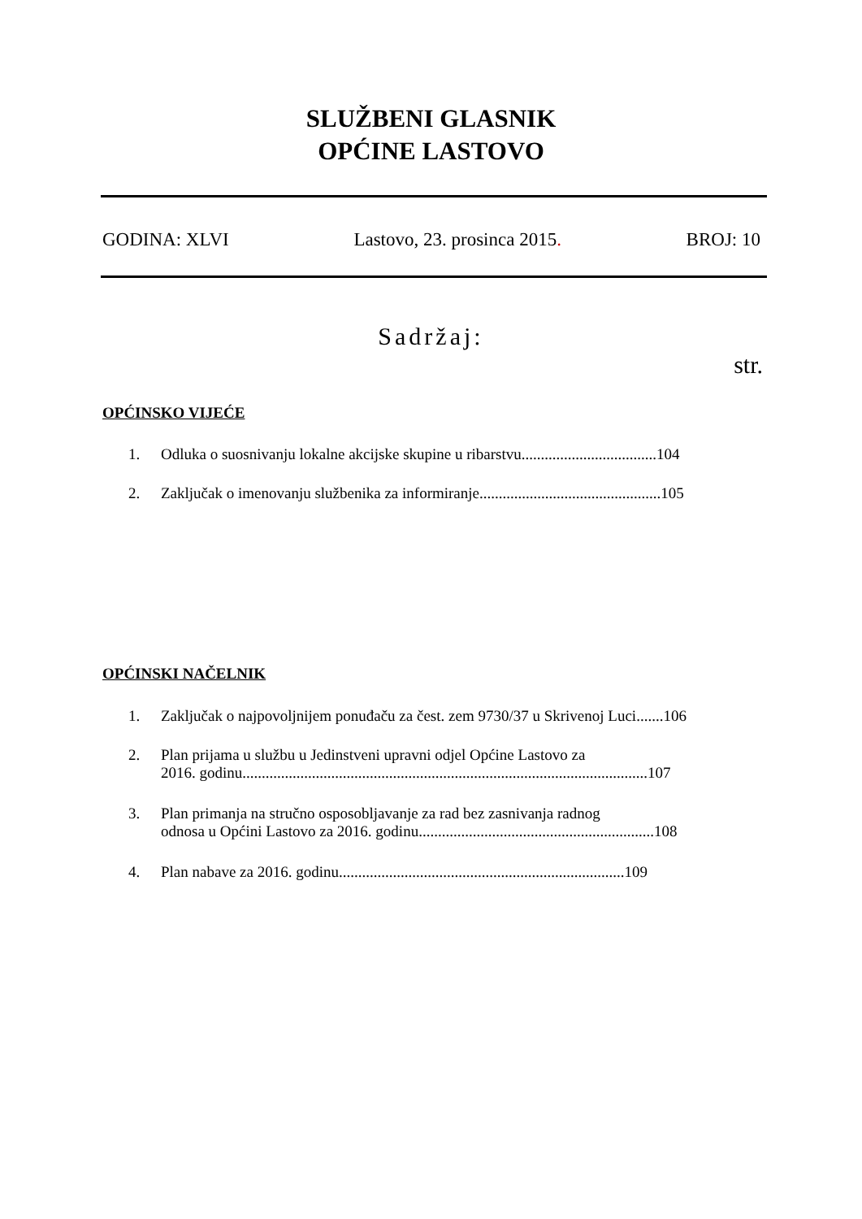SLUŽBENI GLASNIK
OPĆINE LASTOVO
GODINA: XLVI Lastovo, 23. prosinca 2015. BROJ: 10
Sadržaj:
str.
OPĆINSKO VIJEĆE
1. Odluka o suosnivanju lokalne akcijske skupine u ribarstvu...................................104
2. Zaključak o imenovanju službenika za informiranje...............................................105
OPĆINSKI NAČELNIK
1. Zaključak o najpovoljnijem ponuđaču za čest. zem 9730/37 u Skrivenoj Luci.......106
2. Plan prijama u službu u Jedinstveni upravni odjel Općine Lastovo za
2016. godinu.........................................................................................................107
3. Plan primanja na stručno osposobljavanje za rad bez zasnivanja radnog
odnosa u Općini Lastovo za 2016. godinu.............................................................108
4. Plan nabave za 2016. godinu..........................................................................109